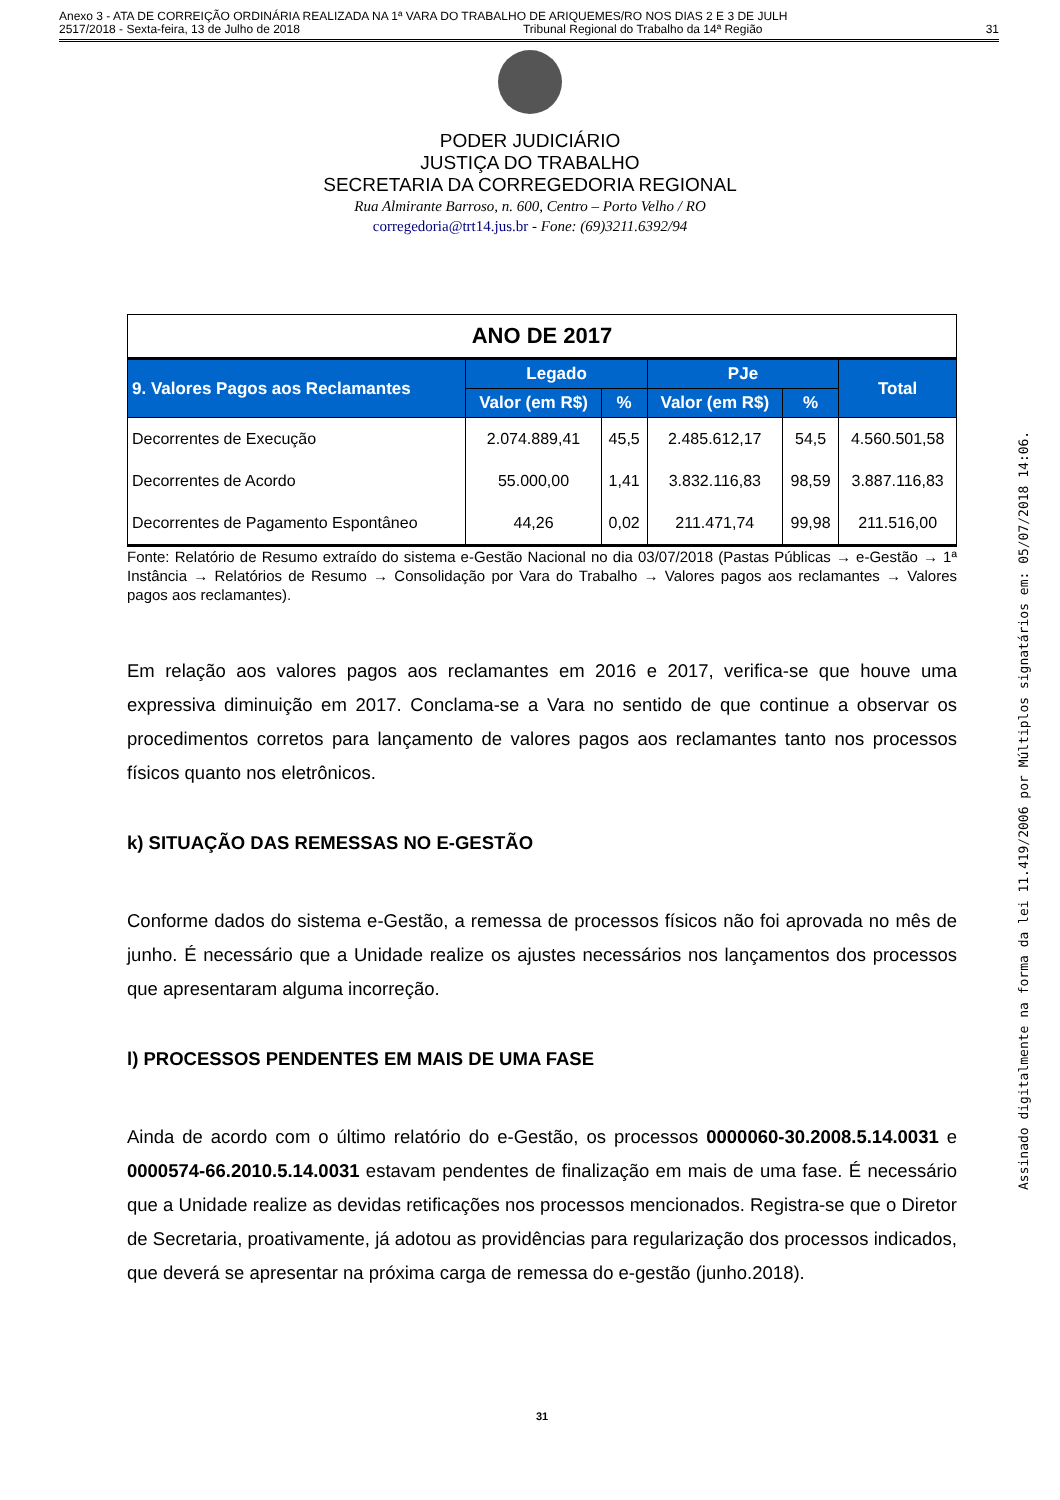Anexo 3 - ATA DE CORREIÇÃO ORDINÁRIA REALIZADA NA 1ª VARA DO TRABALHO DE ARIQUEMES/RO NOS DIAS 2 E 3 DE JULH
2517/2018 - Sexta-feira, 13 de Julho de 2018 Tribunal Regional do Trabalho da 14ª Região 31
PODER JUDICIÁRIO
JUSTIÇA DO TRABALHO
SECRETARIA DA CORREGEDORIA REGIONAL
Rua Almirante Barroso, n. 600, Centro – Porto Velho / RO
corregedoria@trt14.jus.br - Fone: (69)3211.6392/94
| ANO DE 2017 | | | | | |
| 9. Valores Pagos aos Reclamantes | Legado | | PJe | | Total |
| | Valor (em R$) | % | Valor (em R$) | % | |
| Decorrentes de Execução | 2.074.889,41 | 45,5 | 2.485.612,17 | 54,5 | 4.560.501,58 |
| Decorrentes de Acordo | 55.000,00 | 1,41 | 3.832.116,83 | 98,59 | 3.887.116,83 |
| Decorrentes de Pagamento Espontâneo | 44,26 | 0,02 | 211.471,74 | 99,98 | 211.516,00 |
Fonte: Relatório de Resumo extraído do sistema e-Gestão Nacional no dia 03/07/2018 (Pastas Públicas → e-Gestão → 1ª Instância → Relatórios de Resumo → Consolidação por Vara do Trabalho → Valores pagos aos reclamantes → Valores pagos aos reclamantes).
Em relação aos valores pagos aos reclamantes em 2016 e 2017, verifica-se que houve uma expressiva diminuição em 2017. Conclama-se a Vara no sentido de que continue a observar os procedimentos corretos para lançamento de valores pagos aos reclamantes tanto nos processos físicos quanto nos eletrônicos.
k) SITUAÇÃO DAS REMESSAS NO E-GESTÃO
Conforme dados do sistema e-Gestão, a remessa de processos físicos não foi aprovada no mês de junho. É necessário que a Unidade realize os ajustes necessários nos lançamentos dos processos que apresentaram alguma incorreção.
l) PROCESSOS PENDENTES EM MAIS DE UMA FASE
Ainda de acordo com o último relatório do e-Gestão, os processos 0000060-30.2008.5.14.0031 e 0000574-66.2010.5.14.0031 estavam pendentes de finalização em mais de uma fase. É necessário que a Unidade realize as devidas retificações nos processos mencionados. Registra-se que o Diretor de Secretaria, proativamente, já adotou as providências para regularização dos processos indicados, que deverá se apresentar na próxima carga de remessa do e-gestão (junho.2018).
31
Assinado digitalmente na forma da lei 11.419/2006 por Múltiplos signatários em: 05/07/2018 14:06.